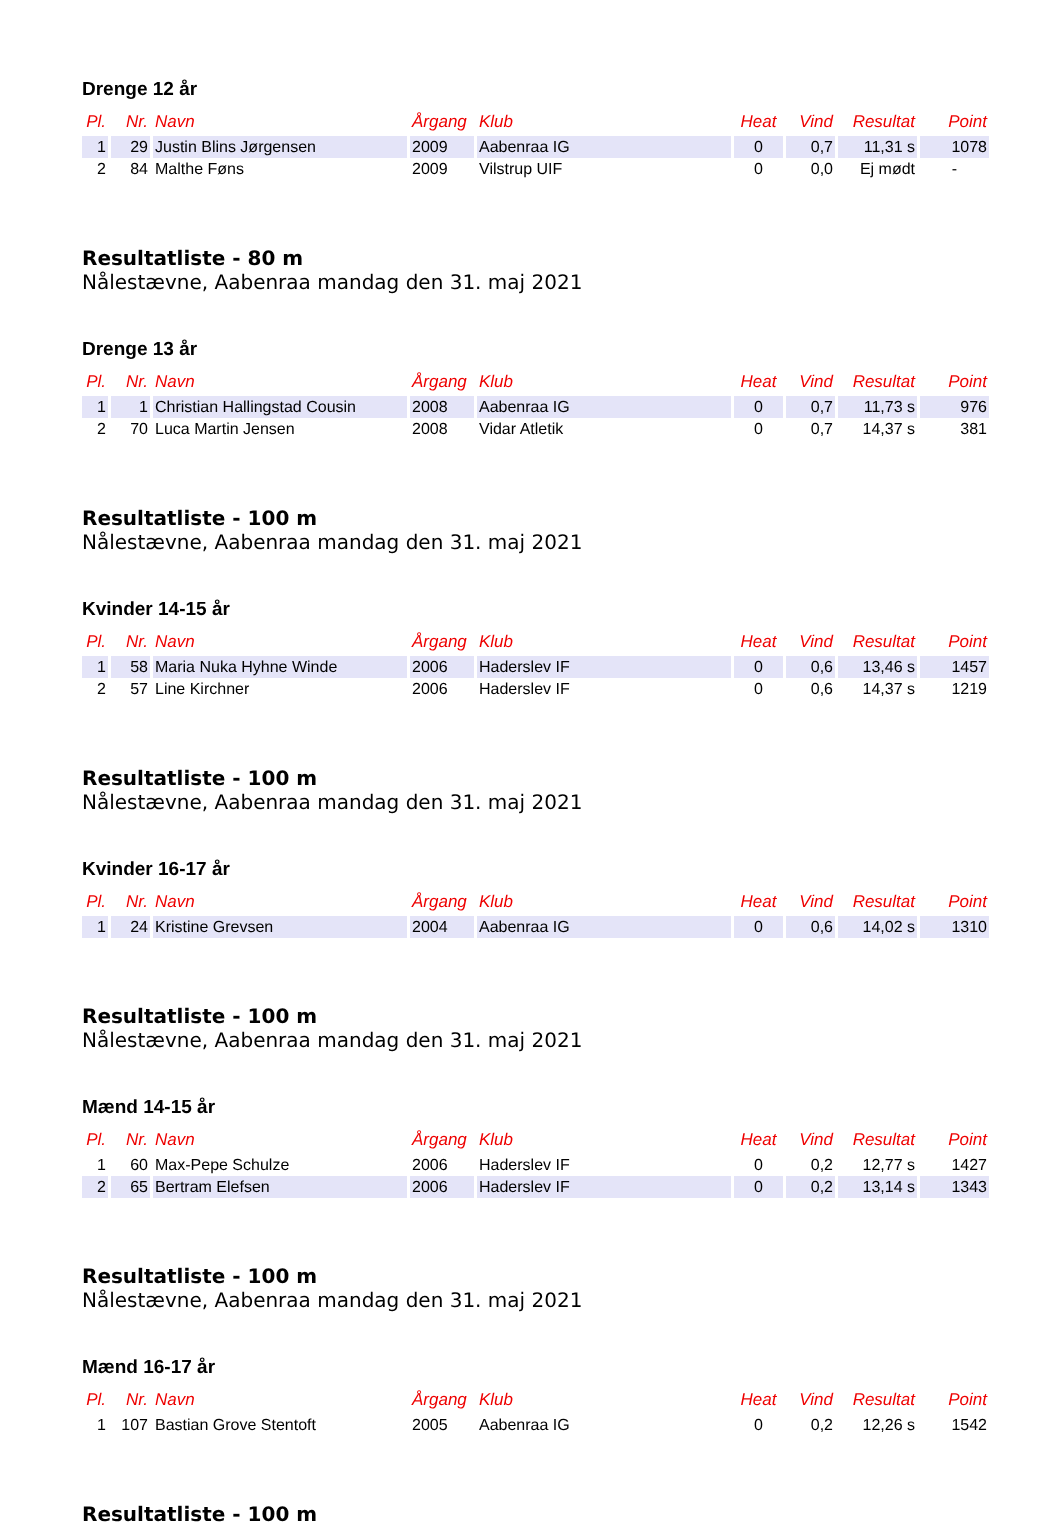Drenge 12 år
| Pl. | Nr. | Navn | Årgang | Klub | Heat | Vind | Resultat | Point |
| --- | --- | --- | --- | --- | --- | --- | --- | --- |
| 1 | 29 | Justin Blins Jørgensen | 2009 | Aabenraa IG | 0 | 0,7 | 11,31 s | 1078 |
| 2 | 84 | Malthe Føns | 2009 | Vilstrup UIF | 0 | 0,0 | Ej mødt | - |
Resultatliste - 80 m
Nålestævne, Aabenraa mandag den 31. maj 2021
Drenge 13 år
| Pl. | Nr. | Navn | Årgang | Klub | Heat | Vind | Resultat | Point |
| --- | --- | --- | --- | --- | --- | --- | --- | --- |
| 1 | 1 | Christian Hallingstad Cousin | 2008 | Aabenraa IG | 0 | 0,7 | 11,73 s | 976 |
| 2 | 70 | Luca Martin Jensen | 2008 | Vidar Atletik | 0 | 0,7 | 14,37 s | 381 |
Resultatliste - 100 m
Nålestævne, Aabenraa mandag den 31. maj 2021
Kvinder 14-15 år
| Pl. | Nr. | Navn | Årgang | Klub | Heat | Vind | Resultat | Point |
| --- | --- | --- | --- | --- | --- | --- | --- | --- |
| 1 | 58 | Maria Nuka Hyhne Winde | 2006 | Haderslev IF | 0 | 0,6 | 13,46 s | 1457 |
| 2 | 57 | Line Kirchner | 2006 | Haderslev IF | 0 | 0,6 | 14,37 s | 1219 |
Resultatliste - 100 m
Nålestævne, Aabenraa mandag den 31. maj 2021
Kvinder 16-17 år
| Pl. | Nr. | Navn | Årgang | Klub | Heat | Vind | Resultat | Point |
| --- | --- | --- | --- | --- | --- | --- | --- | --- |
| 1 | 24 | Kristine Grevsen | 2004 | Aabenraa IG | 0 | 0,6 | 14,02 s | 1310 |
Resultatliste - 100 m
Nålestævne, Aabenraa mandag den 31. maj 2021
Mænd 14-15 år
| Pl. | Nr. | Navn | Årgang | Klub | Heat | Vind | Resultat | Point |
| --- | --- | --- | --- | --- | --- | --- | --- | --- |
| 1 | 60 | Max-Pepe Schulze | 2006 | Haderslev IF | 0 | 0,2 | 12,77 s | 1427 |
| 2 | 65 | Bertram Elefsen | 2006 | Haderslev IF | 0 | 0,2 | 13,14 s | 1343 |
Resultatliste - 100 m
Nålestævne, Aabenraa mandag den 31. maj 2021
Mænd 16-17 år
| Pl. | Nr. | Navn | Årgang | Klub | Heat | Vind | Resultat | Point |
| --- | --- | --- | --- | --- | --- | --- | --- | --- |
| 1 | 107 | Bastian Grove Stentoft | 2005 | Aabenraa IG | 0 | 0,2 | 12,26 s | 1542 |
Resultatliste - 100 m